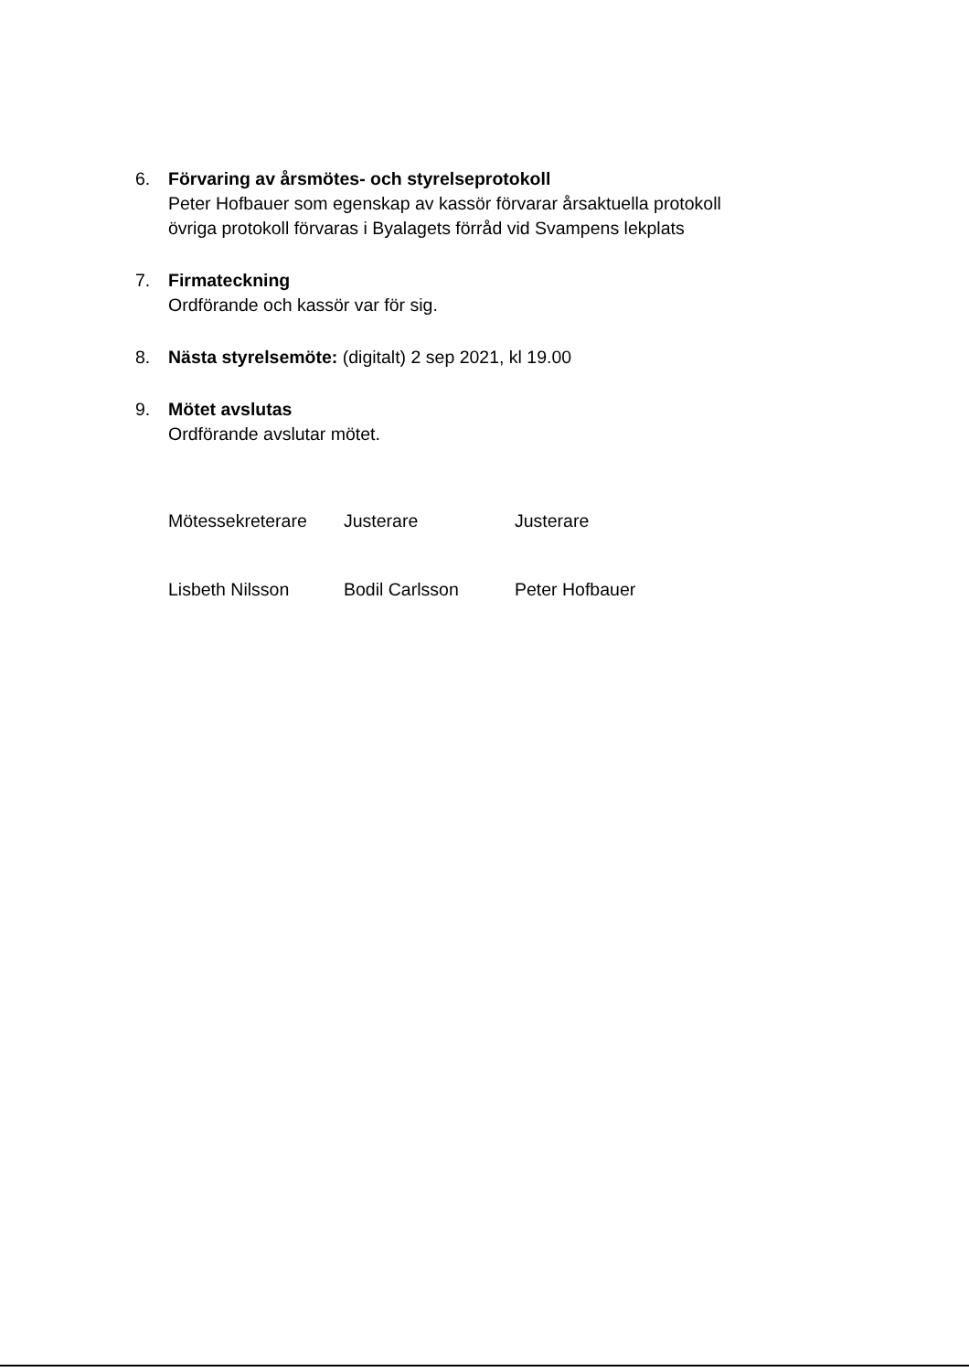6. Förvaring av årsmötes- och styrelseprotokoll
Peter Hofbauer som egenskap av kassör förvarar årsaktuella protokoll
övriga protokoll förvaras i Byalagets förråd vid Svampens lekplats
7. Firmateckning
Ordförande och kassör var för sig.
8. Nästa styrelsemöte: (digitalt) 2 sep 2021, kl 19.00
9. Mötet avslutas
Ordförande avslutar mötet.
Mötessekreterare
Lisbeth Nilsson
Justerare
Bodil Carlsson
Justerare
Peter Hofbauer